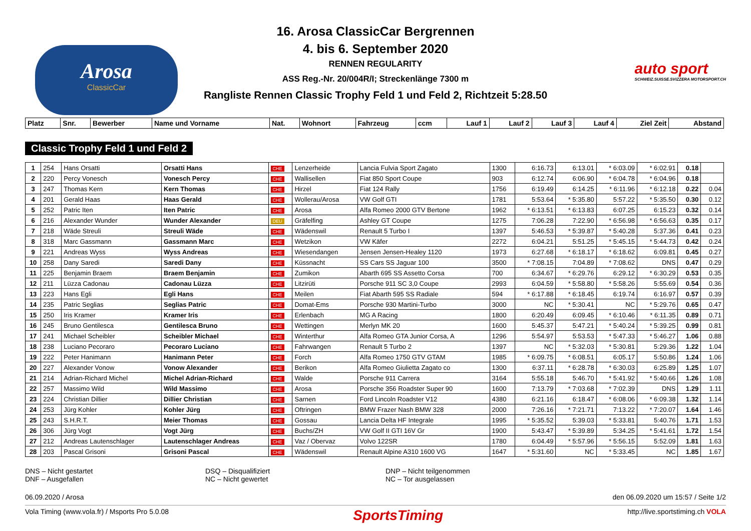Arosa
ClassicCar
16. Arosa ClassicCar Bergrennen
4. bis 6. September 2020
RENNEN REGULARITY
ASS Reg.-Nr. 20/004R/I; Streckenlänge 7300 m
Rangliste Rennen Classic Trophy Feld 1 und Feld 2, Richtzeit 5:28.50
auto sport
SCHWEIZ.SUISSE.SVIZZERA MOTORSPORT.CH
| Platz | Snr. | Bewerber | Name und Vorname | Nat. | Wohnort | Fahrzeug | ccm | Lauf 1 | Lauf 2 | Lauf 3 | Lauf 4 | Ziel Zeit | Abstand |
| --- | --- | --- | --- | --- | --- | --- | --- | --- | --- | --- | --- | --- | --- |
Classic Trophy Feld 1 und Feld 2
| 1 | 254 | Hans Orsatti | Orsatti Hans | CHE | Lenzerheide | Lancia Fulvia Sport Zagato | 1300 | 6:16.73 | 6:13.01 | * 6:03.09 | * 6:02.91 | 0.18 | |
| 2 | 220 | Percy Vonesch | Vonesch Percy | CHE | Wallisellen | Fiat 850 Sport Coupe | 903 | 6:12.74 | 6:06.90 | * 6:04.78 | * 6:04.96 | 0.18 | |
| 3 | 247 | Thomas Kern | Kern Thomas | CHE | Hirzel | Fiat 124 Rally | 1756 | 6:19.49 | 6:14.25 | * 6:11.96 | * 6:12.18 | 0.22 | 0.04 |
| 4 | 201 | Gerald Haas | Haas Gerald | CHE | Wollerau/Arosa | VW Golf GTI | 1781 | 5:53.64 | * 5:35.80 | 5:57.22 | * 5:35.50 | 0.30 | 0.12 |
| 5 | 252 | Patric Iten | Iten Patric | CHE | Arosa | Alfa Romeo 2000 GTV Bertone | 1962 | * 6:13.51 | * 6:13.83 | 6:07.25 | 6:15.23 | 0.32 | 0.14 |
| 6 | 216 | Alexander Wunder | Wunder Alexander | DEU | Gräfelfing | Ashley GT Coupe | 1275 | 7:06.28 | 7:22.90 | * 6:56.98 | * 6:56.63 | 0.35 | 0.17 |
| 7 | 218 | Wäde Streuli | Streuli Wäde | CHE | Wädenswil | Renault 5 Turbo I | 1397 | 5:46.53 | * 5:39.87 | * 5:40.28 | 5:37.36 | 0.41 | 0.23 |
| 8 | 318 | Marc Gassmann | Gassmann Marc | CHE | Wetzikon | VW Käfer | 2272 | 6:04.21 | 5:51.25 | * 5:45.15 | * 5:44.73 | 0.42 | 0.24 |
| 9 | 221 | Andreas Wyss | Wyss Andreas | CHE | Wiesendangen | Jensen Jensen-Healey 1120 | 1973 | 6:27.68 | * 6:18.17 | * 6:18.62 | 6:09.81 | 0.45 | 0.27 |
| 10 | 258 | Dany Saredi | Saredi Dany | CHE | Küssnacht | SS Cars SS Jaguar 100 | 3500 | * 7:08.15 | 7:04.89 | * 7:08.62 | DNS | 0.47 | 0.29 |
| 11 | 225 | Benjamin Braem | Braem Benjamin | CHE | Zumikon | Abarth 695 SS Assetto Corsa | 700 | 6:34.67 | * 6:29.76 | 6:29.12 | * 6:30.29 | 0.53 | 0.35 |
| 12 | 211 | Lüzza Cadonau | Cadonau Lüzza | CHE | Litzirüti | Porsche 911 SC 3,0 Coupe | 2993 | 6:04.59 | * 5:58.80 | * 5:58.26 | 5:55.69 | 0.54 | 0.36 |
| 13 | 223 | Hans Egli | Egli Hans | CHE | Meilen | Fiat Abarth 595 SS Radiale | 594 | * 6:17.88 | * 6:18.45 | 6:19.74 | 6:16.97 | 0.57 | 0.39 |
| 14 | 235 | Patric Seglias | Seglias Patric | CHE | Domat-Ems | Porsche 930 Martini-Turbo | 3000 | NC | * 5:30.41 | NC | * 5:29.76 | 0.65 | 0.47 |
| 15 | 250 | Iris Kramer | Kramer Iris | CHE | Erlenbach | MG A Racing | 1800 | 6:20.49 | 6:09.45 | * 6:10.46 | * 6:11.35 | 0.89 | 0.71 |
| 16 | 245 | Bruno Gentilesca | Gentilesca Bruno | CHE | Wettingen | Merlyn MK 20 | 1600 | 5:45.37 | 5:47.21 | * 5:40.24 | * 5:39.25 | 0.99 | 0.81 |
| 17 | 241 | Michael Scheibler | Scheibler Michael | CHE | Winterthur | Alfa Romeo GTA Junior Corsa, A | 1296 | 5:54.97 | 5:53.53 | * 5:47.33 | * 5:46.27 | 1.06 | 0.88 |
| 18 | 238 | Luciano Pecoraro | Pecoraro Luciano | CHE | Fahrwangen | Renault 5 Turbo 2 | 1397 | NC | * 5:32.03 | * 5:30.81 | 5:29.36 | 1.22 | 1.04 |
| 19 | 222 | Peter Hanimann | Hanimann Peter | CHE | Forch | Alfa Romeo 1750 GTV GTAM | 1985 | * 6:09.75 | * 6:08.51 | 6:05.17 | 5:50.86 | 1.24 | 1.06 |
| 20 | 227 | Alexander Vonow | Vonow Alexander | CHE | Berikon | Alfa Romeo Giulietta Zagato co | 1300 | 6:37.11 | * 6:28.78 | * 6:30.03 | 6:25.89 | 1.25 | 1.07 |
| 21 | 214 | Adrian-Richard Michel | Michel Adrian-Richard | CHE | Walde | Porsche 911 Carrera | 3164 | 5:55.18 | 5:46.70 | * 5:41.92 | * 5:40.66 | 1.26 | 1.08 |
| 22 | 257 | Massimo Wild | Wild Massimo | CHE | Arosa | Porsche 356 Roadster Super 90 | 1600 | 7:13.79 | * 7:03.68 | * 7:02.39 | DNS | 1.29 | 1.11 |
| 23 | 224 | Christian Dillier | Dillier Christian | CHE | Sarnen | Ford Lincoln Roadster V12 | 4380 | 6:21.16 | 6:18.47 | * 6:08.06 | * 6:09.38 | 1.32 | 1.14 |
| 24 | 253 | Jürg Kohler | Kohler Jürg | CHE | Oftringen | BMW Frazer Nash BMW 328 | 2000 | 7:26.16 | * 7:21.71 | 7:13.22 | * 7:20.07 | 1.64 | 1.46 |
| 25 | 243 | S.H.R.T. | Meier Thomas | CHE | Gossau | Lancia Delta HF Integrale | 1995 | * 5:35.52 | 5:39.03 | * 5:33.81 | 5:40.76 | 1.71 | 1.53 |
| 26 | 306 | Jürg Vogt | Vogt Jürg | CHE | Buchs/ZH | VW Golf II GTI 16V Gr | 1900 | 5:43.47 | * 5:39.89 | 5:34.25 | * 5:41.61 | 1.72 | 1.54 |
| 27 | 212 | Andreas Lautenschlager | Lautenschlager Andreas | CHE | Vaz / Obervaz | Volvo 122SR | 1780 | 6:04.49 | * 5:57.96 | * 5:56.15 | 5:52.09 | 1.81 | 1.63 |
| 28 | 203 | Pascal Grisoni | Grisoni Pascal | CHE | Wädenswil | Renault Alpine A310 1600 VG | 1647 | * 5:31.60 | NC | * 5:33.45 | NC | 1.85 | 1.67 |
DNS – Nicht gestartet
DNF – Ausgefallen
DSQ – Disqualifiziert
NC – Nicht gewertet
DNP – Nicht teilgenommen
NC – Tor ausgelassen
06.09.2020 / Arosa den 06.09.2020 um 15:57 / Seite 1/2
Vola Timing (www.vola.fr) / Msports Pro 5.0.08 SportsTiming http://live.sportstiming.ch VOLA